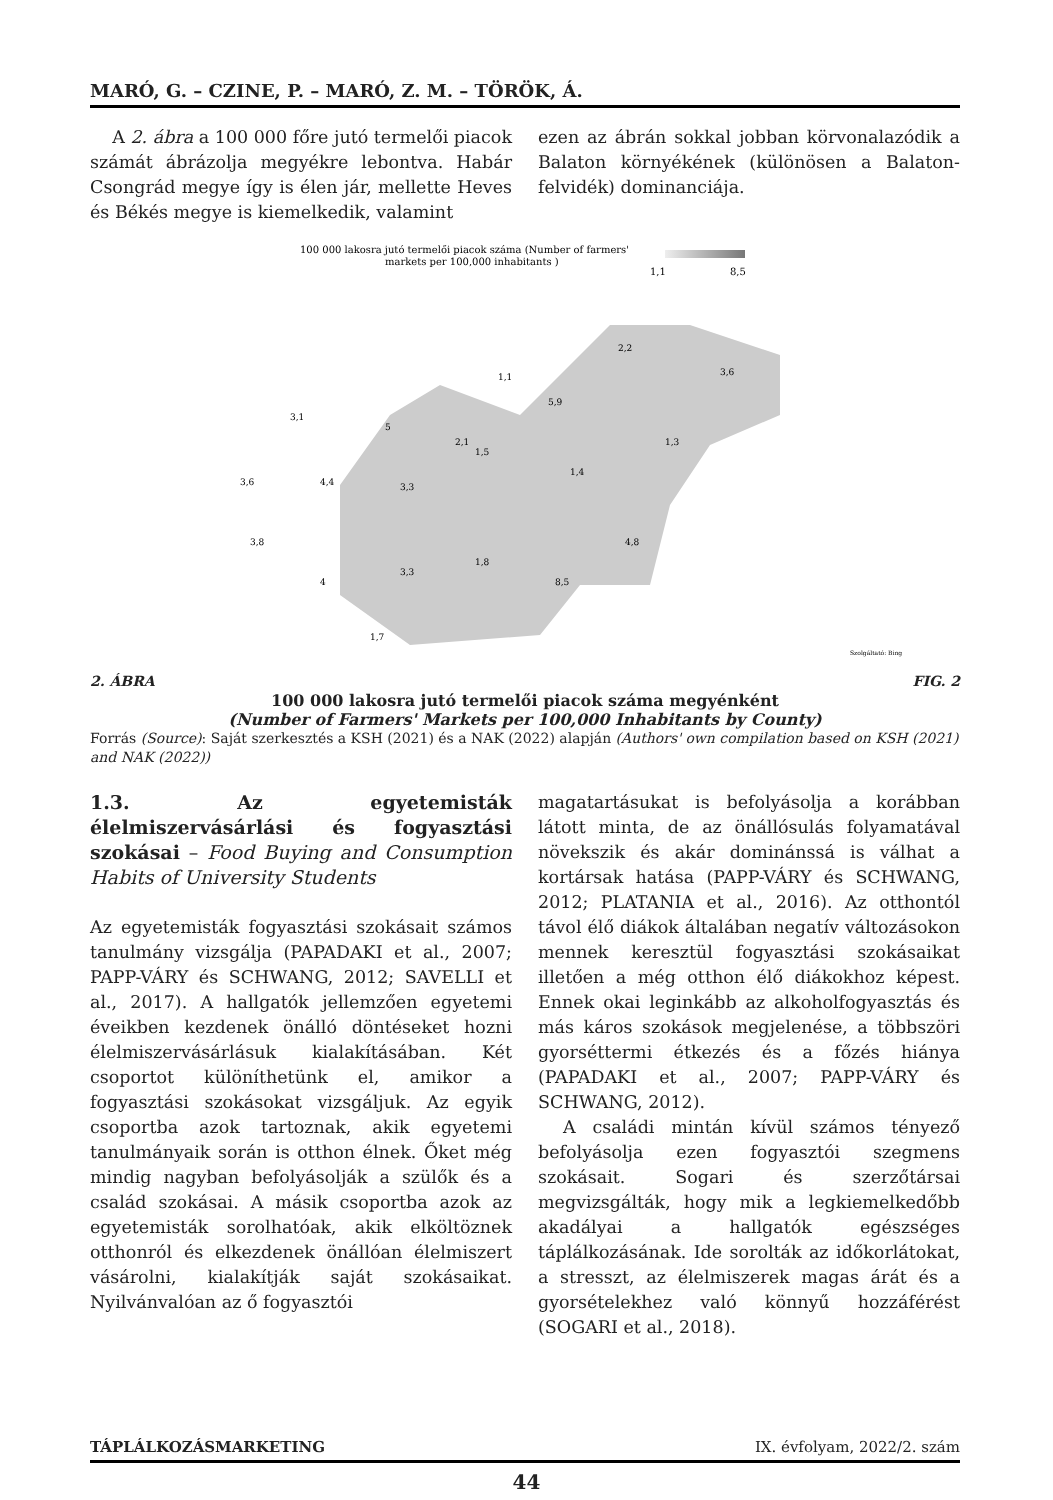MARÓ, G. – CZINE, P. – MARÓ, Z. M. – TÖRÖK, Á.
A 2. ábra a 100 000 főre jutó termelői piacok számát ábrázolja megyékre lebontva. Habár Csongrád megye így is élen jár, mellette Heves és Békés megye is kiemelkedik, valamint
ezen az ábrán sokkal jobban körvonalazódik a Balaton környékének (különösen a Balaton-felvidék) dominanciája.
100 000 lakosra jutó termelői piacok száma (Number of farmers'
markets per 100,000 inhabitants )
1,1
8,5
1,1
2,2
3,6
5,9
3,1
5
2,1
1,5
1,3
1,4
3,6
4,4
3,3
3,8
4,8
1,8
3,3
4
8,5
1,7
Szolgáltató: Bing
2. ÁBRA FIG. 2
100 000 lakosra jutó termelői piacok száma megyénként
(Number of Farmers' Markets per 100,000 Inhabitants by County)
Forrás (Source): Saját szerkesztés a KSH (2021) és a NAK (2022) alapján (Authors' own compilation based on KSH (2021) and NAK (2022))
1.3. Az egyetemisták élelmiszervásárlási és fogyasztási szokásai – Food Buying and Consumption Habits of University Students
Az egyetemisták fogyasztási szokásait számos tanulmány vizsgálja (PAPADAKI et al., 2007; PAPP-VÁRY és SCHWANG, 2012; SAVELLI et al., 2017). A hallgatók jellemzően egyetemi éveikben kezdenek önálló döntéseket hozni élelmiszervásárlásuk kialakításában. Két csoportot különíthetünk el, amikor a fogyasztási szokásokat vizsgáljuk. Az egyik csoportba azok tartoznak, akik egyetemi tanulmányaik során is otthon élnek. Őket még mindig nagyban befolyásolják a szülők és a család szokásai. A másik csoportba azok az egyetemisták sorolhatóak, akik elköltöznek otthonról és elkezdenek önállóan élelmiszert vásárolni, kialakítják saját szokásaikat. Nyilvánvalóan az ő fogyasztói
magatartásukat is befolyásolja a korábban látott minta, de az önállósulás folyamatával növekszik és akár dominánssá is válhat a kortársak hatása (PAPP-VÁRY és SCHWANG, 2012; PLATANIA et al., 2016). Az otthontól távol élő diákok általában negatív változásokon mennek keresztül fogyasztási szokásaikat illetően a még otthon élő diákokhoz képest. Ennek okai leginkább az alkoholfogyasztás és más káros szokások megjelenése, a többszöri gyorséttermi étkezés és a főzés hiánya (PAPADAKI et al., 2007; PAPP-VÁRY és SCHWANG, 2012).
A családi mintán kívül számos tényező befolyásolja ezen fogyasztói szegmens szokásait. Sogari és szerzőtársai megvizsgálták, hogy mik a legkiemelkedőbb akadályai a hallgatók egészséges táplálkozásának. Ide sorolták az időkorlátokat, a stresszt, az élelmiszerek magas árát és a gyorsételekhez való könnyű hozzáférést (SOGARI et al., 2018).
TÁPLÁLKOZÁSMARKETING IX. évfolyam, 2022/2. szám
44